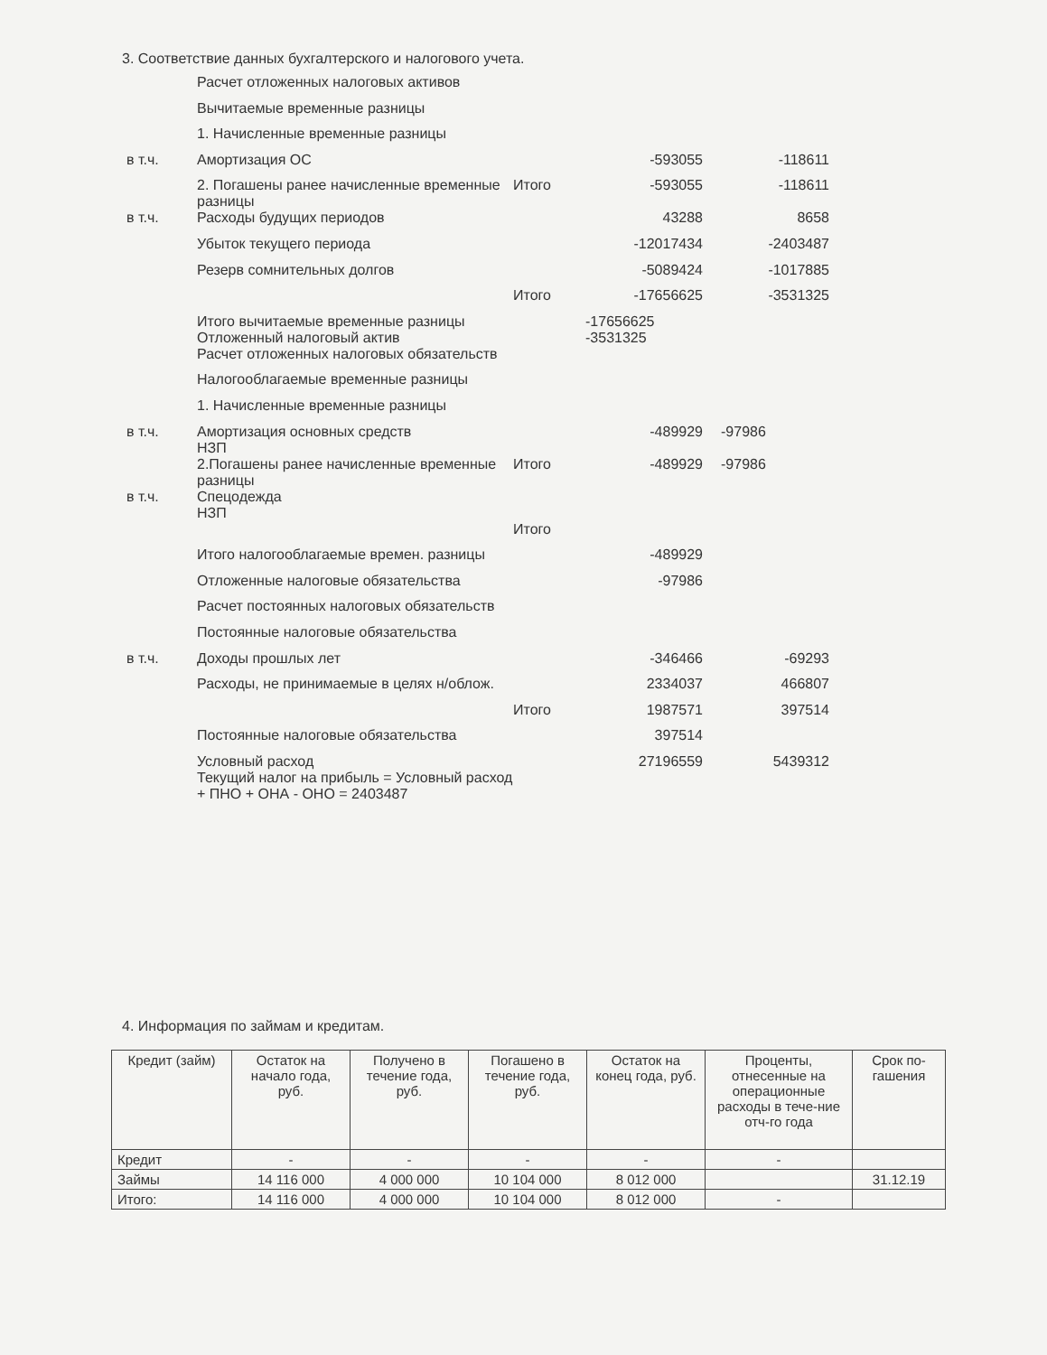3. Соответствие данных бухгалтерского и налогового учета.
| | Расчет отложенных налоговых активов | | | |
| | Вычитаемые временные разницы | | | |
| | 1. Начисленные временные разницы | | | |
| в т.ч. | Амортизация ОС | | -593055 | -118611 |
| | 2. Погашены ранее начисленные временные разницы | Итого | -593055 | -118611 |
| в т.ч. | Расходы будущих периодов | | 43288 | 8658 |
| | Убыток текущего периода | | -12017434 | -2403487 |
| | Резерв сомнительных долгов | | -5089424 | -1017885 |
| | | Итого | -17656625 | -3531325 |
| | Итого вычитаемые временные разницы Отложенный налоговый актив | | -17656625 -3531325 | |
| | Расчет отложенных налоговых обязательств | | | |
| | Налогооблагаемые временные разницы | | | |
| | 1. Начисленные временные разницы | | | |
| в т.ч. | Амортизация основных средств НЗП | | -489929 | -97986 |
| | 2.Погашены ранее начисленные временные разницы | Итого | -489929 | -97986 |
| в т.ч. | Спецодежда НЗП | | | |
| | | Итого | | |
| | Итого налогооблагаемые времен. разницы | | -489929 | |
| | Отложенные налоговые обязательства | | -97986 | |
| | Расчет постоянных налоговых обязательств | | | |
| | Постоянные налоговые обязательства | | | |
| в т.ч. | Доходы прошлых лет | | -346466 | -69293 |
| | Расходы, не принимаемые в целях н/облож. | | 2334037 | 466807 |
| | | Итого | 1987571 | 397514 |
| | Постоянные налоговые обязательства | | 397514 | |
| | Условный расход Текущий налог на прибыль = Условный расход + ПНО + ОНА - ОНО = 2403487 | | 27196559 | 5439312 |
4. Информация по займам и кредитам.
| Кредит (займ) | Остаток на начало года, руб. | Получено в течение года, руб. | Погашено в течение года, руб. | Остаток на конец года, руб. | Проценты, отнесенные на операционные расходы в тече-ние отч-го года | Срок по-гашения |
| --- | --- | --- | --- | --- | --- | --- |
| Кредит | - | - | - | - | - | |
| Займы | 14 116 000 | 4 000 000 | 10 104 000 | 8 012 000 | | 31.12.19 |
| Итого: | 14 116 000 | 4 000 000 | 10 104 000 | 8 012 000 | - | |